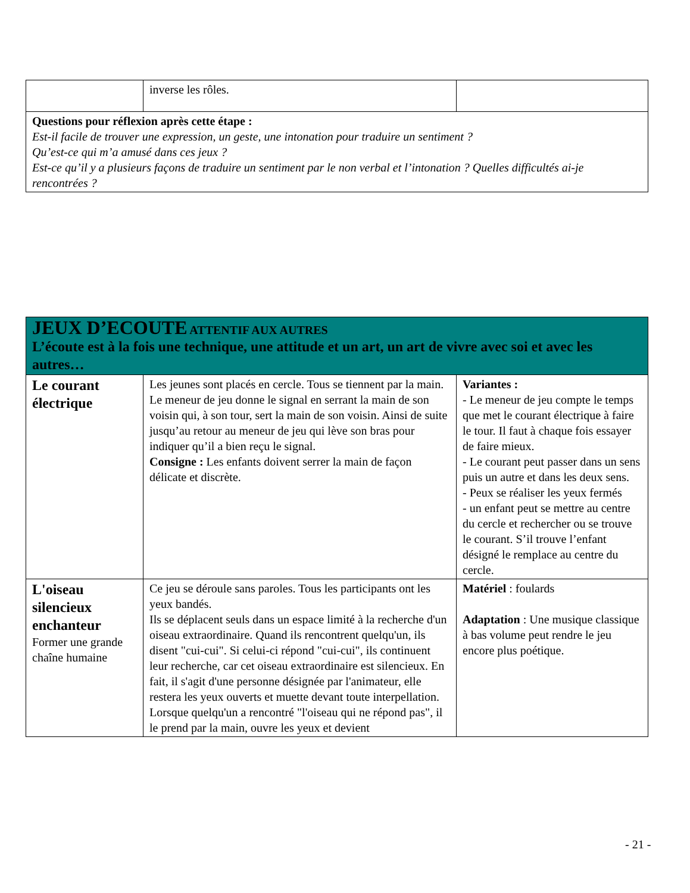| | inverse les rôles. | |
| Questions pour réflexion après cette étape : Est-il facile de trouver une expression, un geste, une intonation pour traduire un sentiment ? Qu’est-ce qui m’a amusé dans ces jeux ? Est-ce qu’il y a plusieurs façons de traduire un sentiment par le non verbal et l’intonation ? Quelles difficultés ai-je rencontrées ? | | |
| JEUX D’ECOUTE ATTENTIF AUX AUTRES L’écoute est à la fois une technique, une attitude et un art, un art de vivre avec soi et avec les autres… | | |
| Le courant électrique | Les jeunes sont placés en cercle. Tous se tiennent par la main. Le meneur de jeu donne le signal en serrant la main de son voisin qui, à son tour, sert la main de son voisin. Ainsi de suite jusqu’au retour au meneur de jeu qui lève son bras pour indiquer qu’il a bien reçu le signal. Consigne : Les enfants doivent serrer la main de façon délicate et discrète. | Variantes : - Le meneur de jeu compte le temps que met le courant électrique à faire le tour. Il faut à chaque fois essayer de faire mieux. - Le courant peut passer dans un sens puis un autre et dans les deux sens. - Peux se réaliser les yeux fermés - un enfant peut se mettre au centre du cercle et rechercher ou se trouve le courant. S’il trouve l’enfant désigné le remplace au centre du cercle. |
| L'oiseau silencieux enchanteur Former une grande chaîne humaine | Ce jeu se déroule sans paroles. Tous les participants ont les yeux bandés. Ils se déplacent seuls dans un espace limité à la recherche d'un oiseau extraordinaire. Quand ils rencontrent quelqu'un, ils disent "cui-cui". Si celui-ci répond "cui-cui", ils continuent leur recherche, car cet oiseau extraordinaire est silencieux. En fait, il s'agit d'une personne désignée par l'animateur, elle restera les yeux ouverts et muette devant toute interpellation. Lorsque quelqu'un a rencontré "l'oiseau qui ne répond pas", il le prend par la main, ouvre les yeux et devient | Matériel : foulards Adaptation : Une musique classique à bas volume peut rendre le jeu encore plus poétique. |
- 21 -